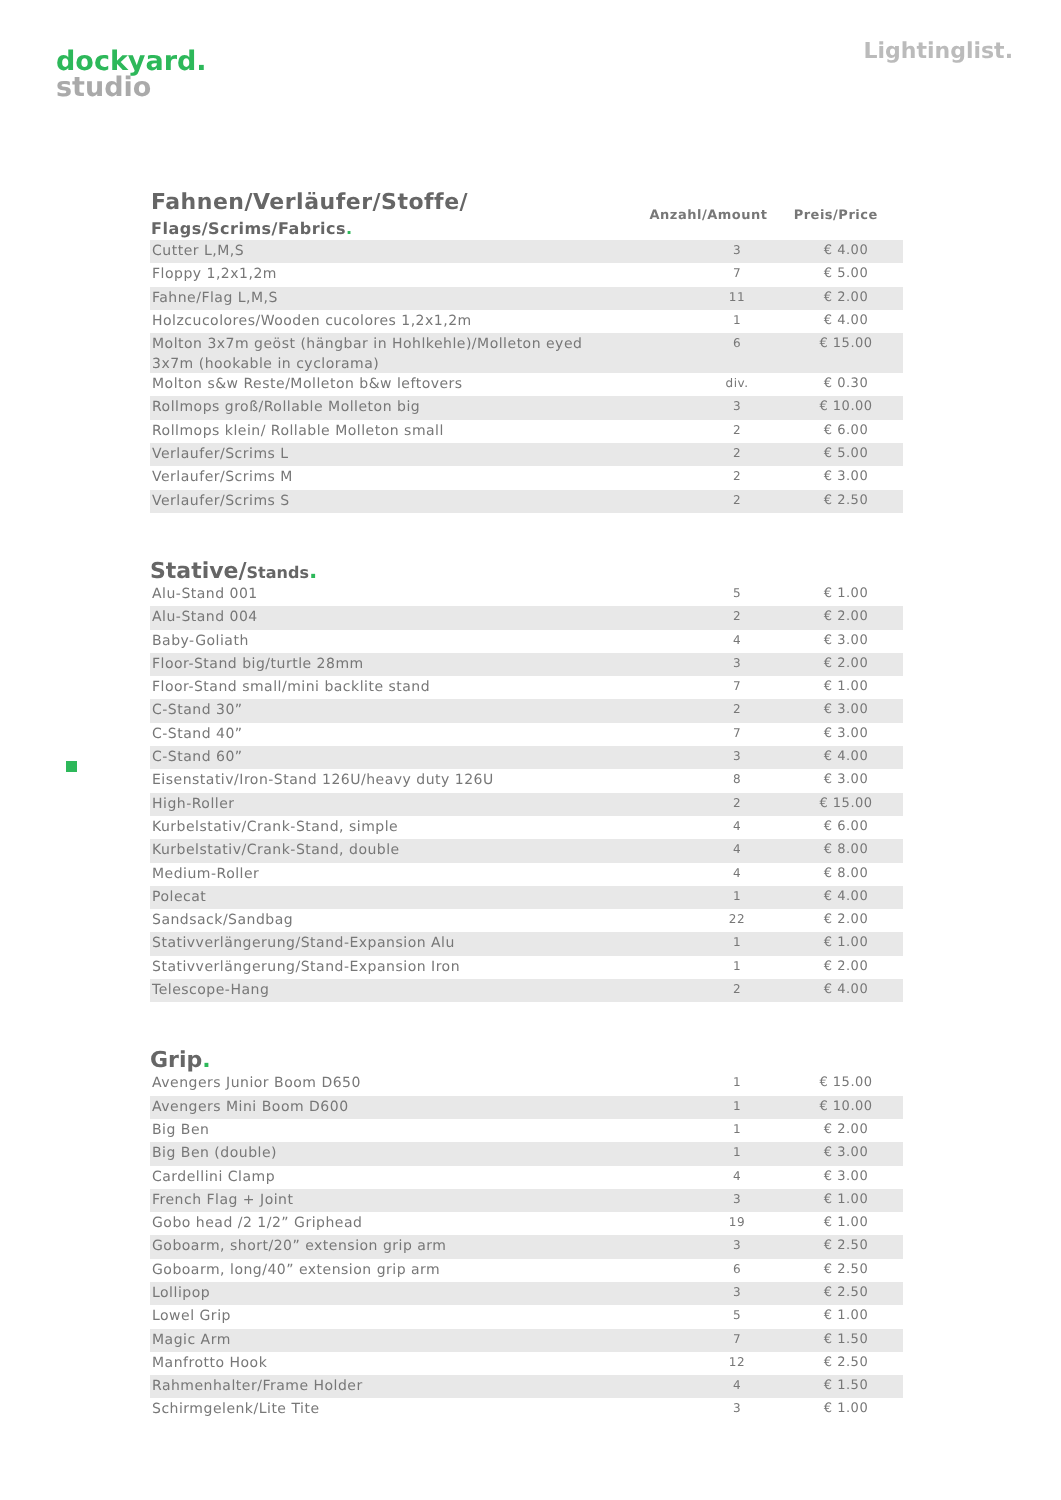dockyard.
studio
Lightinglist.
| Fahnen/Verläufer/Stoffe/ Flags/Scrims/Fabrics . | Anzahl/Amount | Preis/Price |
| --- | --- | --- |
| Cutter L,M,S | 3 | € 4.00 |
| Floppy 1,2x1,2m | 7 | € 5.00 |
| Fahne/Flag L,M,S | 11 | € 2.00 |
| Holzcucolores/Wooden cucolores 1,2x1,2m | 1 | € 4.00 |
| Molton 3x7m geöst (hängbar in Hohlkehle)/Molleton eyed 3x7m (hookable in cyclorama) | 6 | € 15.00 |
| Molton s&w Reste/Molleton b&w leftovers | div. | € 0.30 |
| Rollmops groß/Rollable Molleton big | 3 | € 10.00 |
| Rollmops klein/ Rollable Molleton small | 2 | € 6.00 |
| Verlaufer/Scrims L | 2 | € 5.00 |
| Verlaufer/Scrims M | 2 | € 3.00 |
| Verlaufer/Scrims S | 2 | € 2.50 |
Stative/Stands.
| Alu-Stand 001 | 5 | € 1.00 |
| Alu-Stand 004 | 2 | € 2.00 |
| Baby-Goliath | 4 | € 3.00 |
| Floor-Stand big/turtle 28mm | 3 | € 2.00 |
| Floor-Stand small/mini backlite stand | 7 | € 1.00 |
| C-Stand 30” | 2 | € 3.00 |
| C-Stand 40” | 7 | € 3.00 |
| C-Stand 60” | 3 | € 4.00 |
| Eisenstativ/Iron-Stand 126U/heavy duty 126U | 8 | € 3.00 |
| High-Roller | 2 | € 15.00 |
| Kurbelstativ/Crank-Stand, simple | 4 | € 6.00 |
| Kurbelstativ/Crank-Stand, double | 4 | € 8.00 |
| Medium-Roller | 4 | € 8.00 |
| Polecat | 1 | € 4.00 |
| Sandsack/Sandbag | 22 | € 2.00 |
| Stativverlängerung/Stand-Expansion Alu | 1 | € 1.00 |
| Stativverlängerung/Stand-Expansion Iron | 1 | € 2.00 |
| Telescope-Hang | 2 | € 4.00 |
Grip.
| Avengers Junior Boom D650 | 1 | € 15.00 |
| Avengers Mini Boom D600 | 1 | € 10.00 |
| Big Ben | 1 | € 2.00 |
| Big Ben (double) | 1 | € 3.00 |
| Cardellini Clamp | 4 | € 3.00 |
| French Flag + Joint | 3 | € 1.00 |
| Gobo head /2 1/2” Griphead | 19 | € 1.00 |
| Goboarm, short/20” extension grip arm | 3 | € 2.50 |
| Goboarm, long/40” extension grip arm | 6 | € 2.50 |
| Lollipop | 3 | € 2.50 |
| Lowel Grip | 5 | € 1.00 |
| Magic Arm | 7 | € 1.50 |
| Manfrotto Hook | 12 | € 2.50 |
| Rahmenhalter/Frame Holder | 4 | € 1.50 |
| Schirmgelenk/Lite Tite | 3 | € 1.00 |